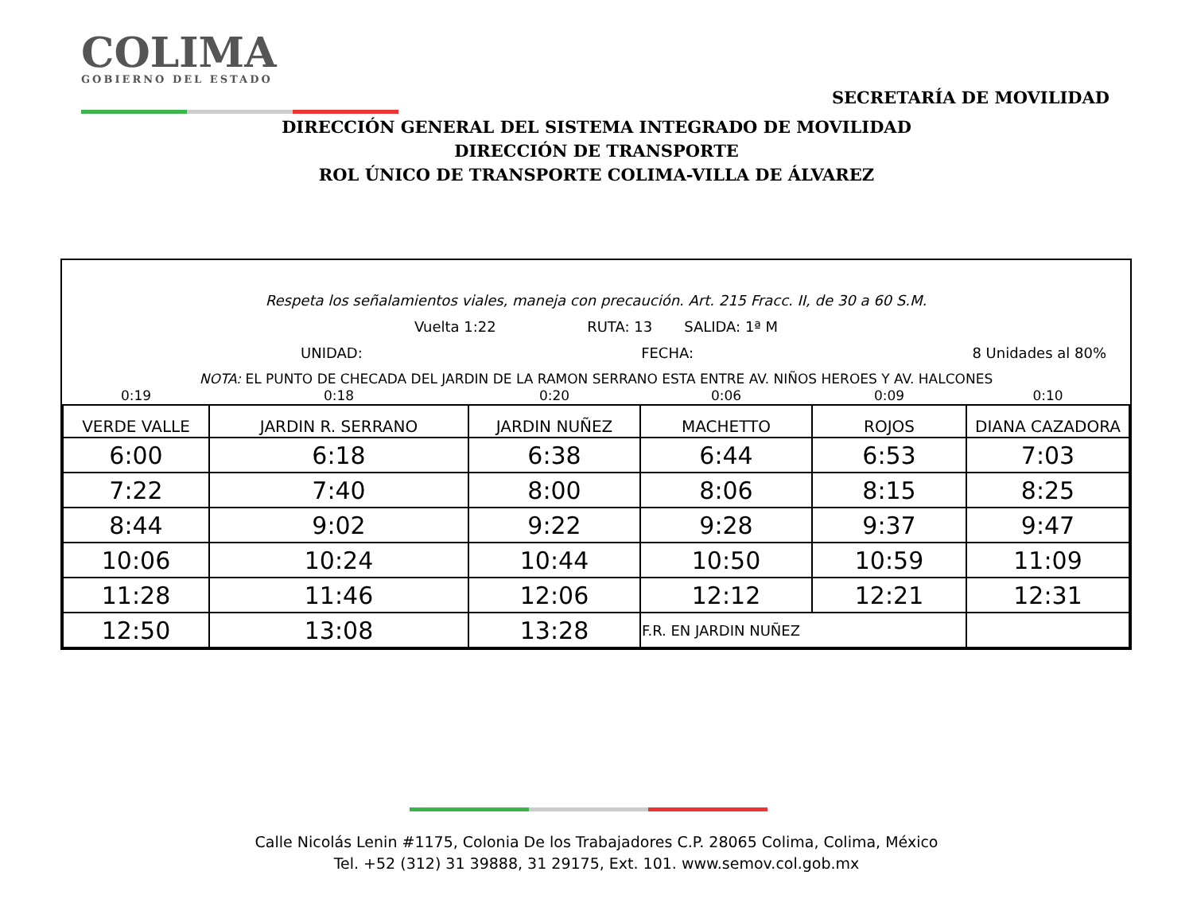COLIMA
GOBIERNO DEL ESTADO
SECRETARÍA DE MOVILIDAD
DIRECCIÓN GENERAL DEL SISTEMA INTEGRADO DE MOVILIDAD
DIRECCIÓN DE TRANSPORTE
ROL ÚNICO DE TRANSPORTE COLIMA-VILLA DE ÁLVAREZ
Respeta los señalamientos viales, maneja con precaución. Art. 215 Fracc. II, de 30 a 60 S.M.
Vuelta 1:22 RUTA: 13 SALIDA: 1ª M
UNIDAD: FECHA: 8 Unidades al 80%
NOTA: EL PUNTO DE CHECADA DEL JARDIN DE LA RAMON SERRANO ESTA ENTRE AV. NIÑOS HEROES Y AV. HALCONES
| 0:19 | 0:18 | 0:20 | 0:06 | 0:09 | 0:10 |
| VERDE VALLE | JARDIN R. SERRANO | JARDIN NUÑEZ | MACHETTO | ROJOS | DIANA CAZADORA |
| 6:00 | 6:18 | 6:38 | 6:44 | 6:53 | 7:03 |
| 7:22 | 7:40 | 8:00 | 8:06 | 8:15 | 8:25 |
| 8:44 | 9:02 | 9:22 | 9:28 | 9:37 | 9:47 |
| 10:06 | 10:24 | 10:44 | 10:50 | 10:59 | 11:09 |
| 11:28 | 11:46 | 12:06 | 12:12 | 12:21 | 12:31 |
| 12:50 | 13:08 | 13:28 | F.R. EN JARDIN NUÑEZ | | |
Calle Nicolás Lenin #1175, Colonia De los Trabajadores C.P. 28065 Colima, Colima, México
Tel. +52 (312) 31 39888, 31 29175, Ext. 101. www.semov.col.gob.mx